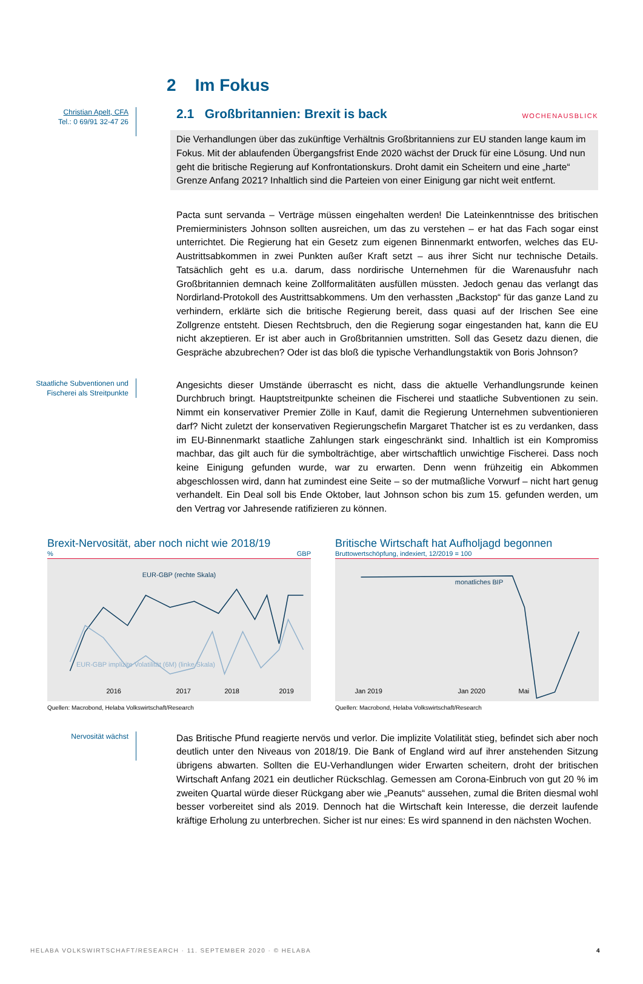WOCHENAUSBLICK
2 Im Fokus
Christian Apelt, CFA
Tel.: 0 69/91 32-47 26
2.1 Großbritannien: Brexit is back
Die Verhandlungen über das zukünftige Verhältnis Großbritanniens zur EU standen lange kaum im Fokus. Mit der ablaufenden Übergangsfrist Ende 2020 wächst der Druck für eine Lösung. Und nun geht die britische Regierung auf Konfrontationskurs. Droht damit ein Scheitern und eine „harte“ Grenze Anfang 2021? Inhaltlich sind die Parteien von einer Einigung gar nicht weit entfernt.
Pacta sunt servanda – Verträge müssen eingehalten werden! Die Lateinkenntnisse des britischen Premierministers Johnson sollten ausreichen, um das zu verstehen – er hat das Fach sogar einst unterrichtet. Die Regierung hat ein Gesetz zum eigenen Binnenmarkt entworfen, welches das EU-Austrittsabkommen in zwei Punkten außer Kraft setzt – aus ihrer Sicht nur technische Details. Tatsächlich geht es u.a. darum, dass nordirische Unternehmen für die Warenausfuhr nach Großbritannien demnach keine Zollformalitäten ausfüllen müssten. Jedoch genau das verlangt das Nordirland-Protokoll des Austrittsabkommens. Um den verhassten „Backstop“ für das ganze Land zu verhindern, erklärte sich die britische Regierung bereit, dass quasi auf der Irischen See eine Zollgrenze entsteht. Diesen Rechtsbruch, den die Regierung sogar eingestanden hat, kann die EU nicht akzeptieren. Er ist aber auch in Großbritannien umstritten. Soll das Gesetz dazu dienen, die Gespräche abzubrechen? Oder ist das bloß die typische Verhandlungstaktik von Boris Johnson?
Staatliche Subventionen und Fischerei als Streitpunkte
Angesichts dieser Umstände überrascht es nicht, dass die aktuelle Verhandlungsrunde keinen Durchbruch bringt. Hauptstreitpunkte scheinen die Fischerei und staatliche Subventionen zu sein. Nimmt ein konservativer Premier Zölle in Kauf, damit die Regierung Unternehmen subventionieren darf? Nicht zuletzt der konservativen Regierungschefin Margaret Thatcher ist es zu verdanken, dass im EU-Binnenmarkt staatliche Zahlungen stark eingeschränkt sind. Inhaltlich ist ein Kompromiss machbar, das gilt auch für die symbolträchtige, aber wirtschaftlich unwichtige Fischerei. Dass noch keine Einigung gefunden wurde, war zu erwarten. Denn wenn frühzeitig ein Abkommen abgeschlossen wird, dann hat zumindest eine Seite – so der mutmaßliche Vorwurf – nicht hart genug verhandelt. Ein Deal soll bis Ende Oktober, laut Johnson schon bis zum 15. gefunden werden, um den Vertrag vor Jahresende ratifizieren zu können.
Brexit-Nervosität, aber noch nicht wie 2018/19
% GBP
EUR-GBP (rechte Skala)
EUR-GBP implizite Volatilität (6M) (linke Skala)
2016
2017
2018
2019
Quellen: Macrobond, Helaba Volkswirtschaft/Research
Britische Wirtschaft hat Aufholjagd begonnen
Bruttowertschöpfung, indexiert, 12/2019 = 100
monatliches BIP
Jan 2019
Jan 2020
Mai
Quellen: Macrobond, Helaba Volkswirtschaft/Research
Nervosität wächst
Das Britische Pfund reagierte nervös und verlor. Die implizite Volatilität stieg, befindet sich aber noch deutlich unter den Niveaus von 2018/19. Die Bank of England wird auf ihrer anstehenden Sitzung übrigens abwarten. Sollten die EU-Verhandlungen wider Erwarten scheitern, droht der britischen Wirtschaft Anfang 2021 ein deutlicher Rückschlag. Gemessen am Corona-Einbruch von gut 20 % im zweiten Quartal würde dieser Rückgang aber wie „Peanuts“ aussehen, zumal die Briten diesmal wohl besser vorbereitet sind als 2019. Dennoch hat die Wirtschaft kein Interesse, die derzeit laufende kräftige Erholung zu unterbrechen. Sicher ist nur eines: Es wird spannend in den nächsten Wochen.
HELABA VOLKSWIRTSCHAFT/RESEARCH · 11. SEPTEMBER 2020 · © HELABA 4